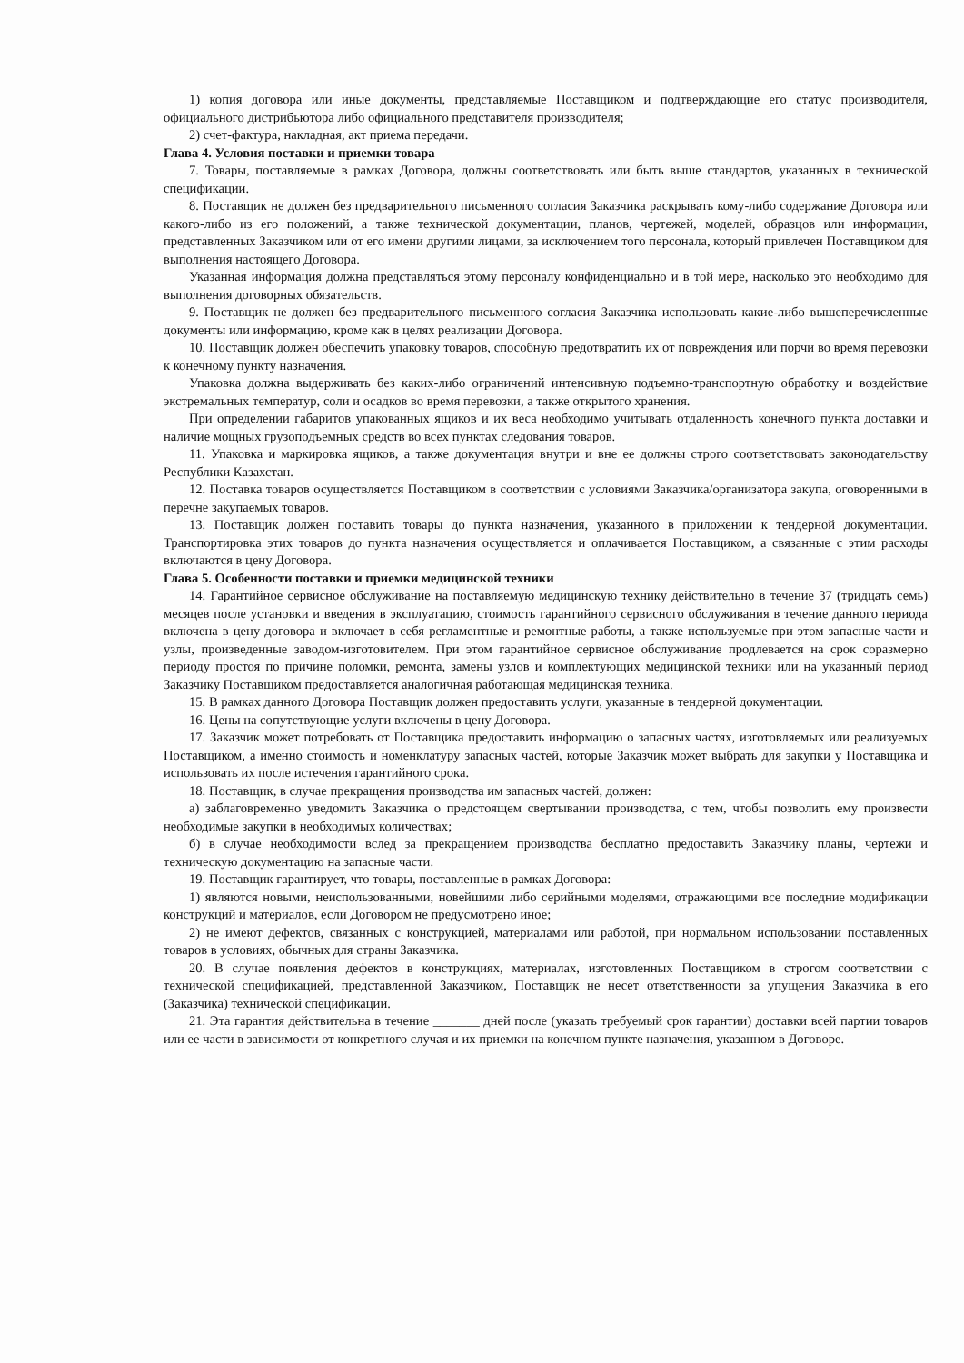1) копия договора или иные документы, представляемые Поставщиком и подтверждающие его статус производителя, официального дистрибьютора либо официального представителя производителя;
2) счет-фактура, накладная, акт приема передачи.
Глава 4. Условия поставки и приемки товара
7. Товары, поставляемые в рамках Договора, должны соответствовать или быть выше стандартов, указанных в технической спецификации.
8. Поставщик не должен без предварительного письменного согласия Заказчика раскрывать кому-либо содержание Договора или какого-либо из его положений, а также технической документации, планов, чертежей, моделей, образцов или информации, представленных Заказчиком или от его имени другими лицами, за исключением того персонала, который привлечен Поставщиком для выполнения настоящего Договора.
Указанная информация должна представляться этому персоналу конфиденциально и в той мере, насколько это необходимо для выполнения договорных обязательств.
9. Поставщик не должен без предварительного письменного согласия Заказчика использовать какие-либо вышеперечисленные документы или информацию, кроме как в целях реализации Договора.
10. Поставщик должен обеспечить упаковку товаров, способную предотвратить их от повреждения или порчи во время перевозки к конечному пункту назначения.
Упаковка должна выдерживать без каких-либо ограничений интенсивную подъемно-транспортную обработку и воздействие экстремальных температур, соли и осадков во время перевозки, а также открытого хранения.
При определении габаритов упакованных ящиков и их веса необходимо учитывать отдаленность конечного пункта доставки и наличие мощных грузоподъемных средств во всех пунктах следования товаров.
11. Упаковка и маркировка ящиков, а также документация внутри и вне ее должны строго соответствовать законодательству Республики Казахстан.
12. Поставка товаров осуществляется Поставщиком в соответствии с условиями Заказчика/организатора закупа, оговоренными в перечне закупаемых товаров.
13. Поставщик должен поставить товары до пункта назначения, указанного в приложении к тендерной документации. Транспортировка этих товаров до пункта назначения осуществляется и оплачивается Поставщиком, а связанные с этим расходы включаются в цену Договора.
Глава 5. Особенности поставки и приемки медицинской техники
14. Гарантийное сервисное обслуживание на поставляемую медицинскую технику действительно в течение 37 (тридцать семь) месяцев после установки и введения в эксплуатацию, стоимость гарантийного сервисного обслуживания в течение данного периода включена в цену договора и включает в себя регламентные и ремонтные работы, а также используемые при этом запасные части и узлы, произведенные заводом-изготовителем. При этом гарантийное сервисное обслуживание продлевается на срок соразмерно периоду простоя по причине поломки, ремонта, замены узлов и комплектующих медицинской техники или на указанный период Заказчику Поставщиком предоставляется аналогичная работающая медицинская техника.
15. В рамках данного Договора Поставщик должен предоставить услуги, указанные в тендерной документации.
16. Цены на сопутствующие услуги включены в цену Договора.
17. Заказчик может потребовать от Поставщика предоставить информацию о запасных частях, изготовляемых или реализуемых Поставщиком, а именно стоимость и номенклатуру запасных частей, которые Заказчик может выбрать для закупки у Поставщика и использовать их после истечения гарантийного срока.
18. Поставщик, в случае прекращения производства им запасных частей, должен:
а) заблаговременно уведомить Заказчика о предстоящем свертывании производства, с тем, чтобы позволить ему произвести необходимые закупки в необходимых количествах;
б) в случае необходимости вслед за прекращением производства бесплатно предоставить Заказчику планы, чертежи и техническую документацию на запасные части.
19. Поставщик гарантирует, что товары, поставленные в рамках Договора:
1) являются новыми, неиспользованными, новейшими либо серийными моделями, отражающими все последние модификации конструкций и материалов, если Договором не предусмотрено иное;
2) не имеют дефектов, связанных с конструкцией, материалами или работой, при нормальном использовании поставленных товаров в условиях, обычных для страны Заказчика.
20. В случае появления дефектов в конструкциях, материалах, изготовленных Поставщиком в строгом соответствии с технической спецификацией, представленной Заказчиком, Поставщик не несет ответственности за упущения Заказчика в его (Заказчика) технической спецификации.
21. Эта гарантия действительна в течение _______ дней после (указать требуемый срок гарантии) доставки всей партии товаров или ее части в зависимости от конкретного случая и их приемки на конечном пункте назначения, указанном в Договоре.